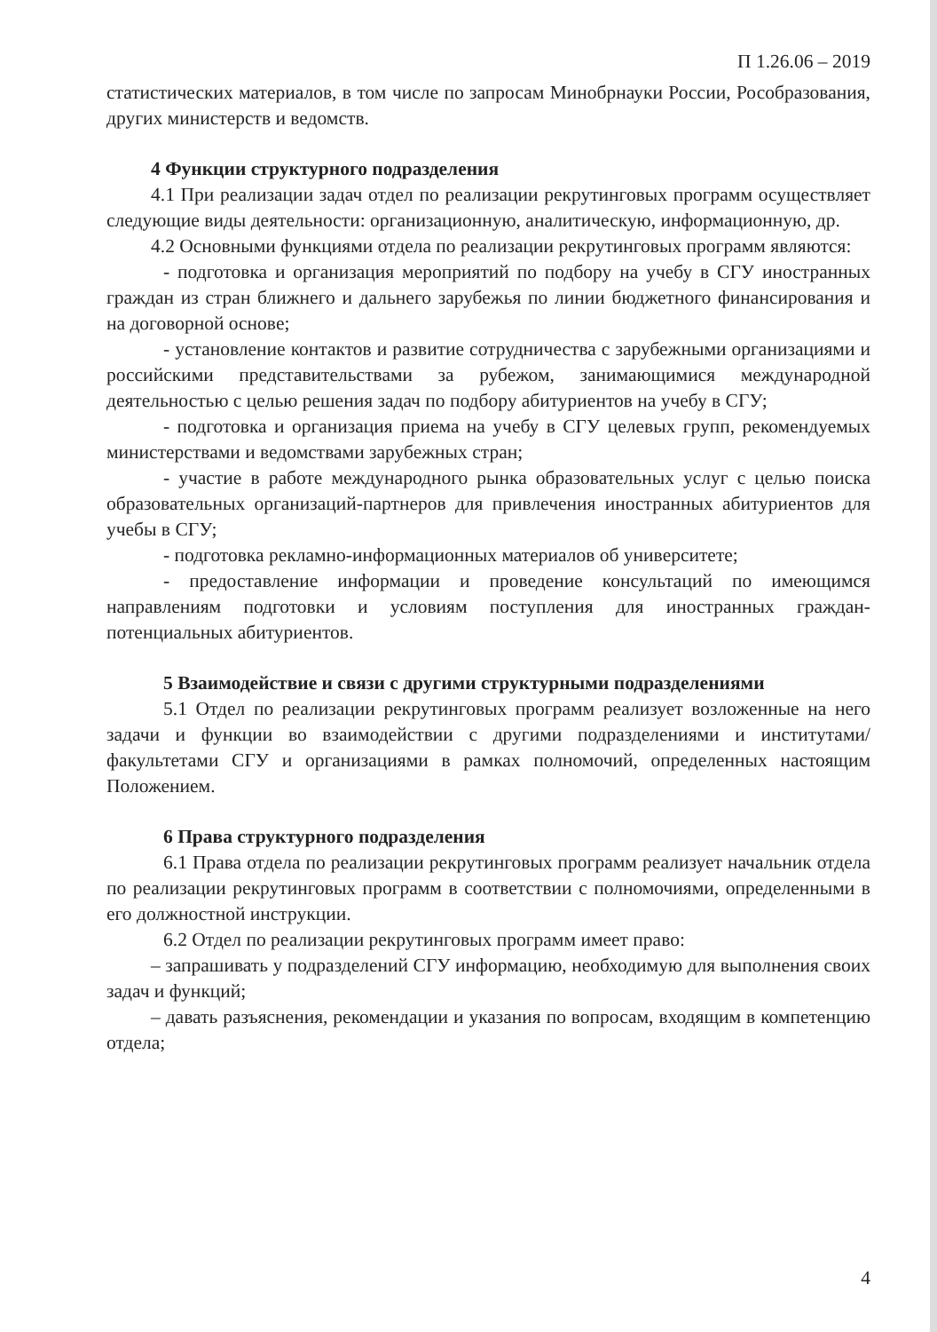П 1.26.06 – 2019
статистических материалов, в том числе по запросам Минобрнауки России, Рособразования, других министерств и ведомств.
4 Функции структурного подразделения
4.1 При реализации задач отдел по реализации рекрутинговых программ осуществляет следующие виды деятельности: организационную, аналитическую, информационную, др.
4.2 Основными функциями отдела по реализации рекрутинговых программ являются:
- подготовка и организация мероприятий по подбору на учебу в СГУ иностранных граждан из стран ближнего и дальнего зарубежья по линии бюджетного финансирования и на договорной основе;
- установление контактов и развитие сотрудничества с зарубежными организациями и российскими представительствами за рубежом, занимающимися международной деятельностью с целью решения задач по подбору абитуриентов на учебу в СГУ;
- подготовка и организация приема на учебу в СГУ целевых групп, рекомендуемых министерствами и ведомствами зарубежных стран;
- участие в работе международного рынка образовательных услуг с целью поиска образовательных организаций-партнеров для привлечения иностранных абитуриентов для учебы в СГУ;
- подготовка рекламно-информационных материалов об университете;
- предоставление информации и проведение консультаций по имеющимся направлениям подготовки и условиям поступления для иностранных граждан-потенциальных абитуриентов.
5 Взаимодействие и связи с другими структурными подразделениями
5.1 Отдел по реализации рекрутинговых программ реализует возложенные на него задачи и функции во взаимодействии с другими подразделениями и институтами/факультетами СГУ и организациями в рамках полномочий, определенных настоящим Положением.
6 Права структурного подразделения
6.1 Права отдела по реализации рекрутинговых программ реализует начальник отдела по реализации рекрутинговых программ в соответствии с полномочиями, определенными в его должностной инструкции.
6.2 Отдел по реализации рекрутинговых программ имеет право:
– запрашивать у подразделений СГУ информацию, необходимую для выполнения своих задач и функций;
– давать разъяснения, рекомендации и указания по вопросам, входящим в компетенцию отдела;
4